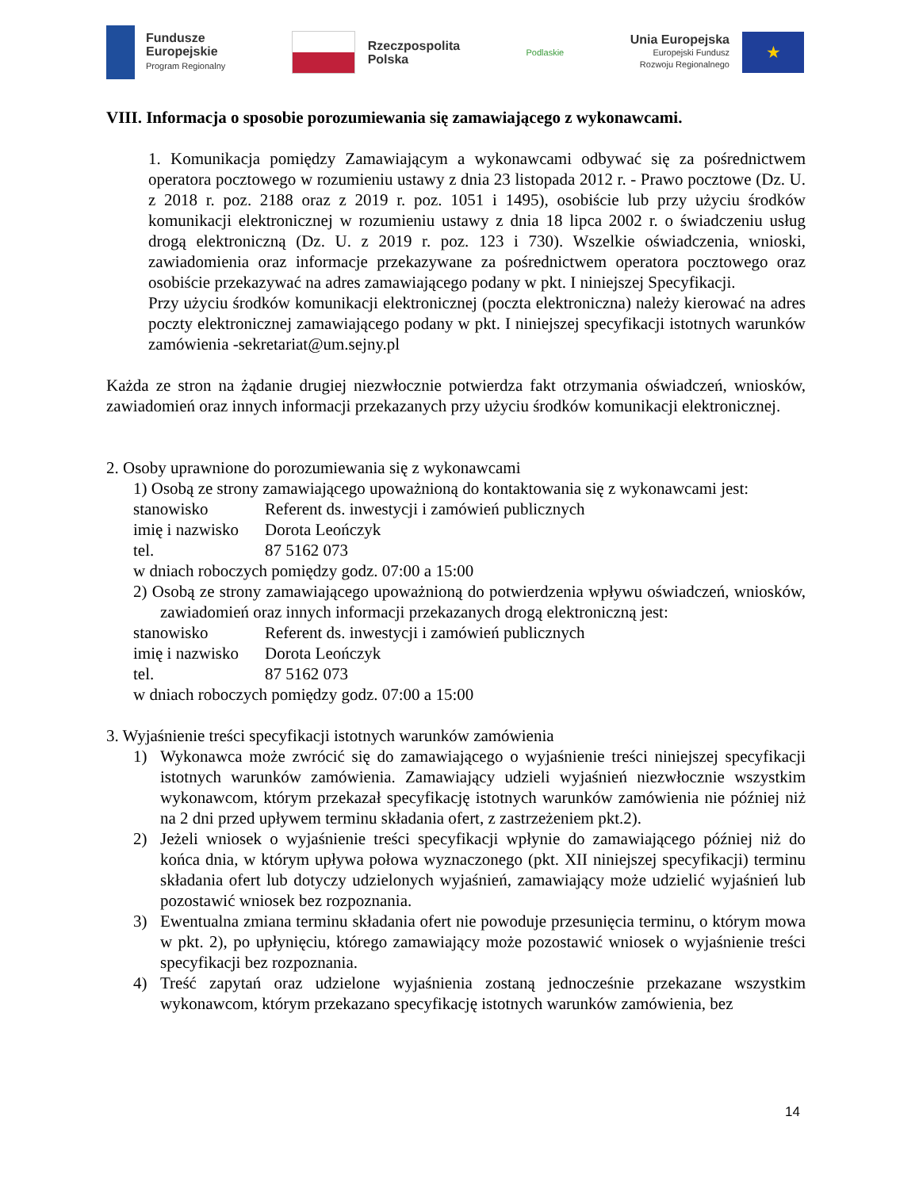Fundusze
Europejskie
Program Regionalny
Rzeczpospolita
Polska
Podlaskie
Unia Europejska
Europejski Fundusz
Rozwoju Regionalnego
★
VIII. Informacja o sposobie porozumiewania się zamawiającego z wykonawcami.
1. Komunikacja pomiędzy Zamawiającym a wykonawcami odbywać się za pośrednictwem operatora pocztowego w rozumieniu ustawy z dnia 23 listopada 2012 r. - Prawo pocztowe (Dz. U. z 2018 r. poz. 2188 oraz z 2019 r. poz. 1051 i 1495), osobiście lub przy użyciu środków komunikacji elektronicznej w rozumieniu ustawy z dnia 18 lipca 2002 r. o świadczeniu usług drogą elektroniczną (Dz. U. z 2019 r. poz. 123 i 730). Wszelkie oświadczenia, wnioski, zawiadomienia oraz informacje przekazywane za pośrednictwem operatora pocztowego oraz osobiście przekazywać na adres zamawiającego podany w pkt. I niniejszej Specyfikacji.
Przy użyciu środków komunikacji elektronicznej (poczta elektroniczna) należy kierować na adres poczty elektronicznej zamawiającego podany w pkt. I niniejszej specyfikacji istotnych warunków zamówienia -sekretariat@um.sejny.pl
Każda ze stron na żądanie drugiej niezwłocznie potwierdza fakt otrzymania oświadczeń, wniosków, zawiadomień oraz innych informacji przekazanych przy użyciu środków komunikacji elektronicznej.
2. Osoby uprawnione do porozumiewania się z wykonawcami
1) Osobą ze strony zamawiającego upoważnioną do kontaktowania się z wykonawcami jest:
stanowisko Referent ds. inwestycji i zamówień publicznych
imię i nazwisko Dorota Leończyk
tel. 87 5162 073
w dniach roboczych pomiędzy godz. 07:00 a 15:00
2) Osobą ze strony zamawiającego upoważnioną do potwierdzenia wpływu oświadczeń, wniosków, zawiadomień oraz innych informacji przekazanych drogą elektroniczną jest:
stanowisko Referent ds. inwestycji i zamówień publicznych
imię i nazwisko Dorota Leończyk
tel. 87 5162 073
w dniach roboczych pomiędzy godz. 07:00 a 15:00
3. Wyjaśnienie treści specyfikacji istotnych warunków zamówienia
1) Wykonawca może zwrócić się do zamawiającego o wyjaśnienie treści niniejszej specyfikacji istotnych warunków zamówienia. Zamawiający udzieli wyjaśnień niezwłocznie wszystkim wykonawcom, którym przekazał specyfikację istotnych warunków zamówienia nie później niż na 2 dni przed upływem terminu składania ofert, z zastrzeżeniem pkt.2).
2) Jeżeli wniosek o wyjaśnienie treści specyfikacji wpłynie do zamawiającego później niż do końca dnia, w którym upływa połowa wyznaczonego (pkt. XII niniejszej specyfikacji) terminu składania ofert lub dotyczy udzielonych wyjaśnień, zamawiający może udzielić wyjaśnień lub pozostawić wniosek bez rozpoznania.
3) Ewentualna zmiana terminu składania ofert nie powoduje przesunięcia terminu, o którym mowa w pkt. 2), po upłynięciu, którego zamawiający może pozostawić wniosek o wyjaśnienie treści specyfikacji bez rozpoznania.
4) Treść zapytań oraz udzielone wyjaśnienia zostaną jednocześnie przekazane wszystkim wykonawcom, którym przekazano specyfikację istotnych warunków zamówienia, bez
14